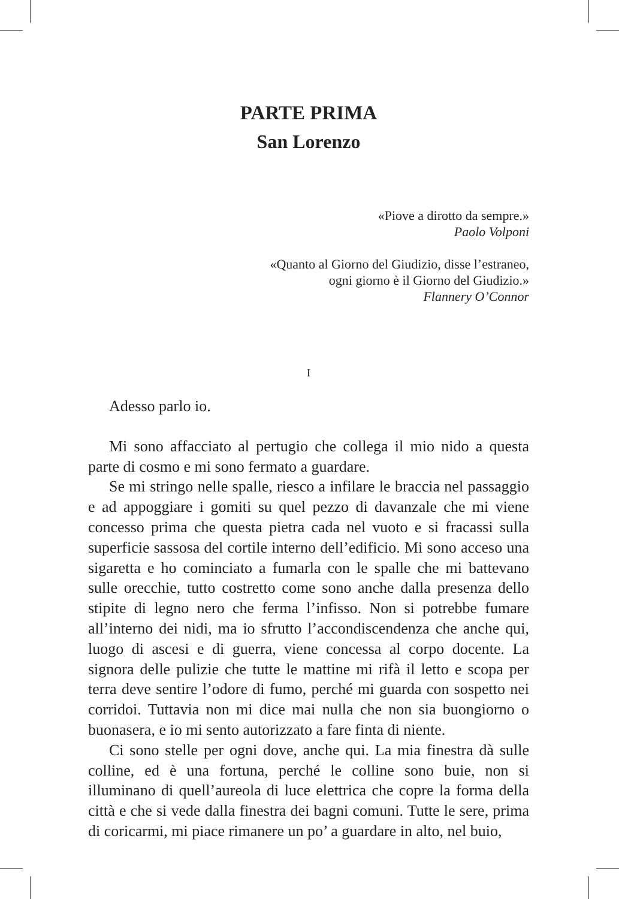PARTE PRIMA
San Lorenzo
«Piove a dirotto da sempre.»
Paolo Volponi
«Quanto al Giorno del Giudizio, disse l’estraneo,
ogni giorno è il Giorno del Giudizio.»
Flannery O’Connor
I
Adesso parlo io.
Mi sono affacciato al pertugio che collega il mio nido a questa parte di cosmo e mi sono fermato a guardare.
Se mi stringo nelle spalle, riesco a infilare le braccia nel passaggio e ad appoggiare i gomiti su quel pezzo di davanzale che mi viene concesso prima che questa pietra cada nel vuoto e si fracassi sulla superficie sassosa del cortile interno dell’edificio. Mi sono acceso una sigaretta e ho cominciato a fumarla con le spalle che mi battevano sulle orecchie, tutto costretto come sono anche dalla presenza dello stipite di legno nero che ferma l’infisso. Non si potrebbe fumare all’interno dei nidi, ma io sfrutto l’accondiscendenza che anche qui, luogo di ascesi e di guerra, viene concessa al corpo docente. La signora delle pulizie che tutte le mattine mi rifà il letto e scopa per terra deve sentire l’odore di fumo, perché mi guarda con sospetto nei corridoi. Tuttavia non mi dice mai nulla che non sia buongiorno o buonasera, e io mi sento autorizzato a fare finta di niente.
Ci sono stelle per ogni dove, anche qui. La mia finestra dà sulle colline, ed è una fortuna, perché le colline sono buie, non si illuminano di quell’aureola di luce elettrica che copre la forma della città e che si vede dalla finestra dei bagni comuni. Tutte le sere, prima di coricarmi, mi piace rimanere un po’ a guardare in alto, nel buio,